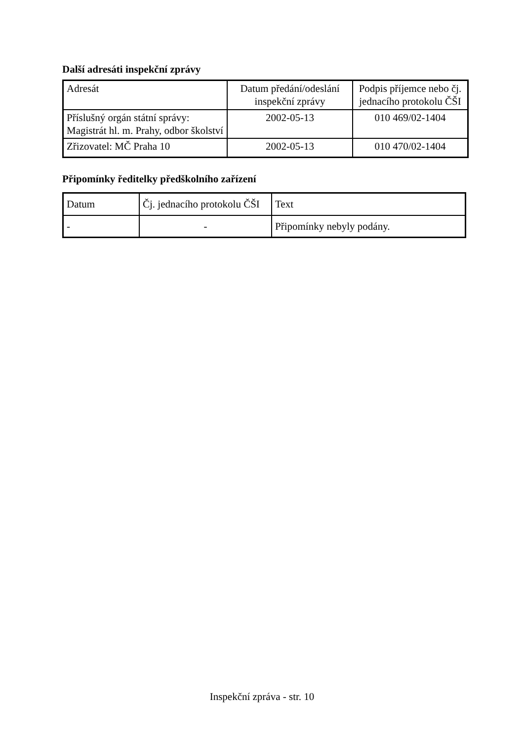Další adresáti inspekční zprávy
| Adresát | Datum předání/odeslání inspekční zprávy | Podpis příjemce nebo čj. jednacího protokolu ČŠI |
| Příslušný orgán státní správy: Magistrát hl. m. Prahy, odbor školství | 2002-05-13 | 010 469/02-1404 |
| Zřizovatel: MČ Praha 10 | 2002-05-13 | 010 470/02-1404 |
Připomínky ředitelky předškolního zařízení
| Datum | Čj. jednacího protokolu ČŠI | Text |
| - | - | Připomínky nebyly podány. |
Inspekční zpráva - str. 10